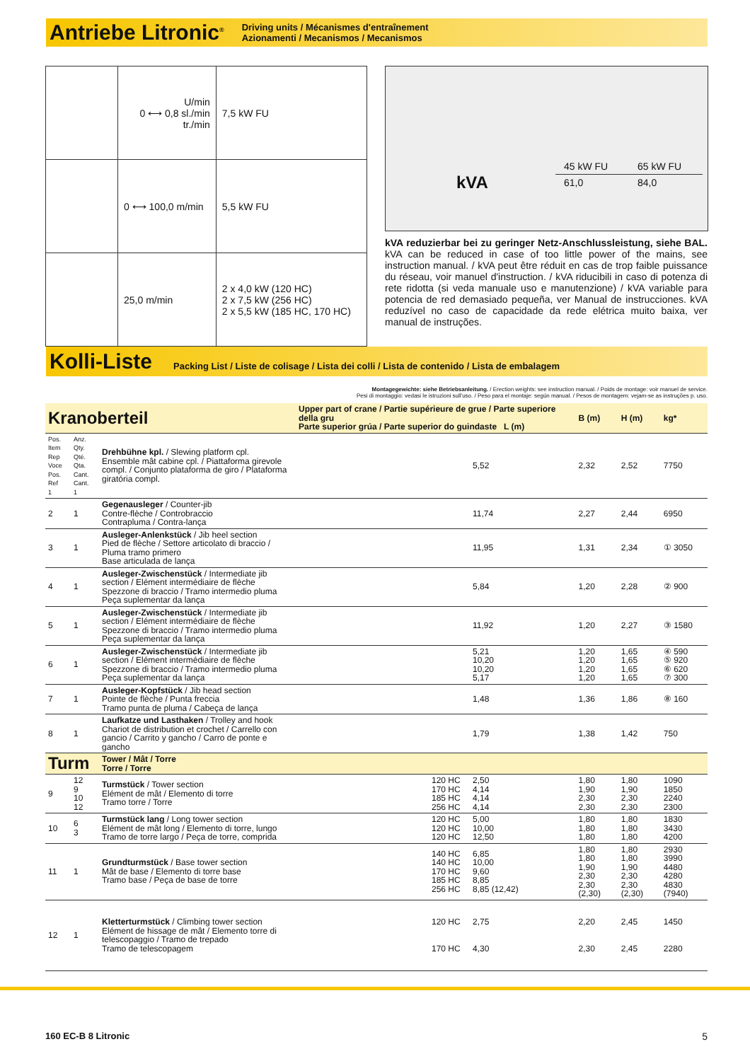Antriebe Litronic<sup>®</sup>
Driving units / Mécanismes d'entraînement
Azionamenti / Mecanismos / Mecanismos
| | U/min 0 ⟷ 0,8 sl./min tr./min | 7,5 kW FU |
| | 0 ⟷ 100,0 m/min | 5,5 kW FU |
| | 25,0 m/min | 2 x 4,0 kW (120 HC) 2 x 7,5 kW (256 HC) 2 x 5,5 kW (185 HC, 170 HC) |
kVA
| 45 kW FU | 65 kW FU |
| 61,0 | 84,0 |
kVA reduzierbar bei zu geringer Netz-Anschlussleistung, siehe BAL. kVA can be reduced in case of too little power of the mains, see instruction manual. / kVA peut être réduit en cas de trop faible puissance du réseau, voir manuel d'instruction. / kVA riducibili in caso di potenza di rete ridotta (si veda manuale uso e manutenzione) / kVA variable para potencia de red demasiado pequeña, ver Manual de instrucciones. kVA reduzível no caso de capacidade da rede elétrica muito baixa, ver manual de instruções.
Kolli-Liste
Packing List / Liste de colisage / Lista dei colli / Lista de contenido / Lista de embalagem
Montagegewichte: siehe Betriebsanleitung. / Erection weights: see instruction manual. / Poids de montage: voir manuel de service.
Pesi di montaggio: vedasi le istruzioni sull'uso. / Peso para el montaje: según manual. / Pesos de montagem: vejam-se as instruções p. uso.
| Kranoberteil | | | Upper part of crane / Partie supérieure de grue / Parte superiore della gru Parte superior grúa / Parte superior do guindaste L (m) | | | B (m) | H (m) | kg* |
| Pos. Item Rep Voce Pos. Ref 1 | Anz. Qty. Qté. Qta. Cant. Cant. 1 | Drehbühne kpl. / Slewing platform cpl. Ensemble mât cabine cpl. / Piattaforma girevole compl. / Conjunto plataforma de giro / Plataforma giratória compl. | | | 5,52 | 2,32 | 2,52 | 7750 |
| 2 | 1 | Gegenausleger / Counter-jib Contre-flèche / Controbraccio Contrapluma / Contra-lança | | | 11,74 | 2,27 | 2,44 | 6950 |
| 3 | 1 | Ausleger-Anlenkstück / Jib heel section Pied de flèche / Settore articolato di braccio / Pluma tramo primero Base articulada de lança | | | 11,95 | 1,31 | 2,34 | ① 3050 |
| 4 | 1 | Ausleger-Zwischenstück / Intermediate jib section / Elément intermédiaire de flèche Spezzone di braccio / Tramo intermedio pluma Peça suplementar da lança | | | 5,84 | 1,20 | 2,28 | ② 900 |
| 5 | 1 | Ausleger-Zwischenstück / Intermediate jib section / Elément intermédiaire de flèche Spezzone di braccio / Tramo intermedio pluma Peça suplementar da lança | | | 11,92 | 1,20 | 2,27 | ③ 1580 |
| 6 | 1 | Ausleger-Zwischenstück / Intermediate jib section / Elément intermédiaire de flèche Spezzone di braccio / Tramo intermedio pluma Peça suplementar da lança | | | 5,21 10,20 10,20 5,17 | 1,20 1,20 1,20 1,20 | 1,65 1,65 1,65 1,65 | ④ 590 ⑤ 920 ⑥ 620 ⑦ 300 |
| 7 | 1 | Ausleger-Kopfstück / Jib head section Pointe de flèche / Punta freccia Tramo punta de pluma / Cabeça de lança | | | 1,48 | 1,36 | 1,86 | ⑧ 160 |
| 8 | 1 | Laufkatze und Lasthaken / Trolley and hook Chariot de distribution et crochet / Carrello con gancio / Carrito y gancho / Carro de ponte e gancho | | | 1,79 | 1,38 | 1,42 | 750 |
| Turm | | Tower / Mât / Torre Torre / Torre | | | | | | |
| 9 | 12 9 10 12 | Turmstück / Tower section Elément de mât / Elemento di torre Tramo torre / Torre | | 120 HC 170 HC 185 HC 256 HC | 2,50 4,14 4,14 4,14 | 1,80 1,90 2,30 2,30 | 1,80 1,90 2,30 2,30 | 1090 1850 2240 2300 |
| 10 | 6 3 | Turmstück lang / Long tower section Elément de mât long / Elemento di torre, lungo Tramo de torre largo / Peça de torre, comprida | | 120 HC 120 HC 120 HC | 5,00 10,00 12,50 | 1,80 1,80 1,80 | 1,80 1,80 1,80 | 1830 3430 4200 |
| 11 | 1 | Grundturmstück / Base tower section Mât de base / Elemento di torre base Tramo base / Peça de base de torre | | 140 HC 140 HC 170 HC 185 HC 256 HC | 6,85 10,00 9,60 8,85 8,85 (12,42) | 1,80 1,80 1,90 2,30 2,30 (2,30) | 1,80 1,80 1,90 2,30 2,30 (2,30) | 2930 3990 4480 4280 4830 (7940) |
| 12 | 1 | Kletterturmstück / Climbing tower section Elément de hissage de mât / Elemento torre di telescopaggio / Tramo de trepado Tramo de telescopagem | | 120 HC 170 HC | 2,75 4,30 | 2,20 2,30 | 2,45 2,45 | 1450 2280 |
160 EC-B 8 Litronic 5